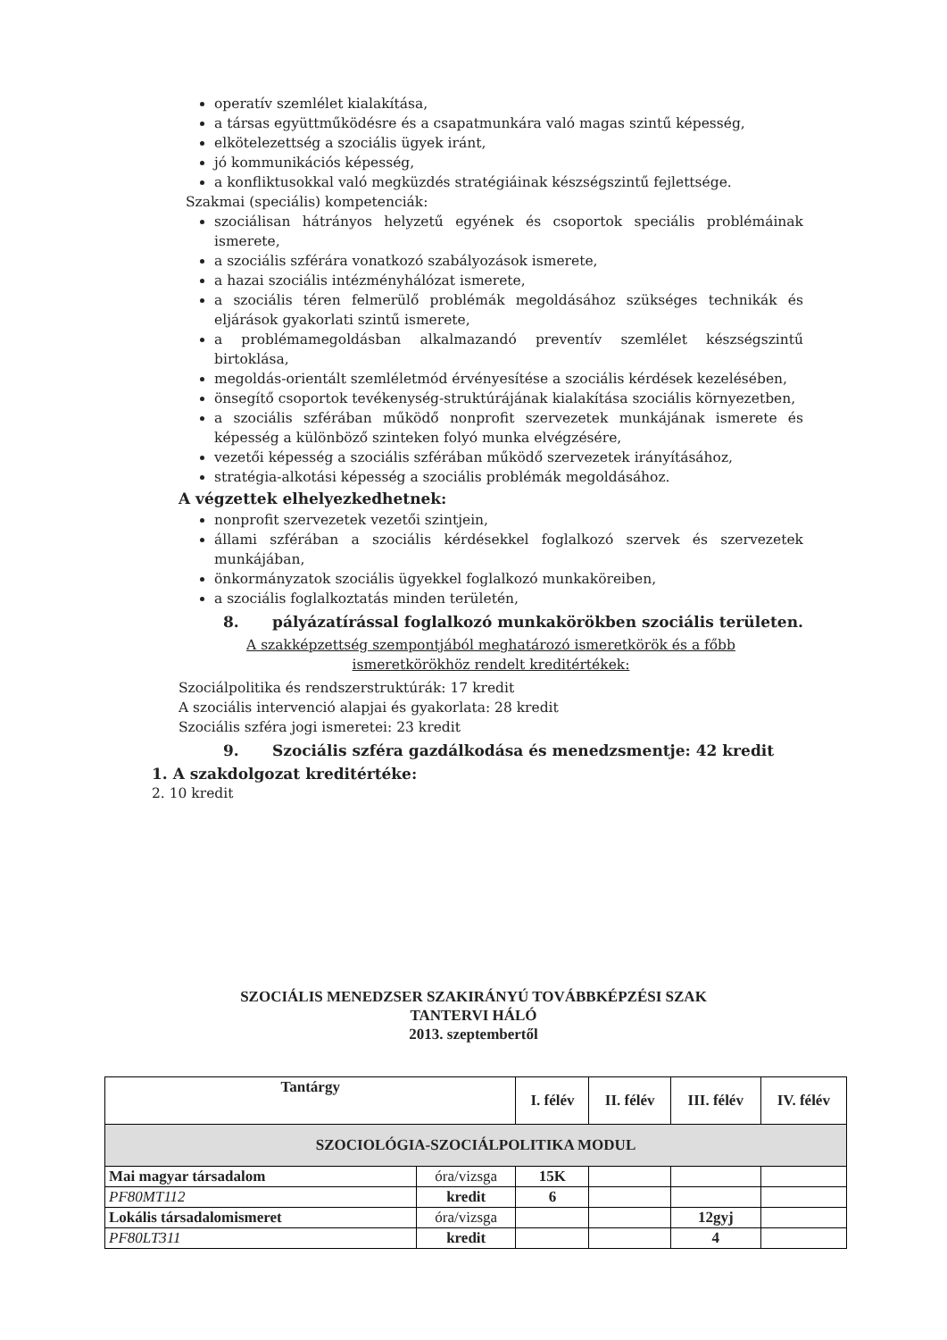operatív szemlélet kialakítása,
a társas együttműködésre és a csapatmunkára való magas szintű képesség,
elkötelezettség a szociális ügyek iránt,
jó kommunikációs képesség,
a konfliktusokkal való megküzdés stratégiáinak készségszintű fejlettsége.
Szakmai (speciális) kompetenciák:
szociálisan hátrányos helyzetű egyének és csoportok speciális problémáinak ismerete,
a szociális szférára vonatkozó szabályozások ismerete,
a hazai szociális intézményhálózat ismerete,
a szociális téren felmerülő problémák megoldásához szükséges technikák és eljárások gyakorlati szintű ismerete,
a problémamegoldásban alkalmazandó preventív szemlélet készségszintű birtoklása,
megoldás-orientált szemléletmód érvényesítése a szociális kérdések kezelésében,
önsegítő csoportok tevékenység-struktúrájának kialakítása szociális környezetben,
a szociális szférában működő nonprofit szervezetek munkájának ismerete és képesség a különböző szinteken folyó munka elvégzésére,
vezetői képesség a szociális szférában működő szervezetek irányításához,
stratégia-alkotási képesség a szociális problémák megoldásához.
A végzettek elhelyezkedhetnek:
nonprofit szervezetek vezetői szintjein,
állami szférában a szociális kérdésekkel foglalkozó szervek és szervezetek munkájában,
önkormányzatok szociális ügyekkel foglalkozó munkaköreiben,
a szociális foglalkoztatás minden területén,
8. pályázatírással foglalkozó munkakörökben szociális területen.
A szakképzettség szempontjából meghatározó ismeretkörök és a főbb
ismeretkörökhöz rendelt kreditértékek:
Szociálpolitika és rendszerstruktúrák: 17 kredit
A szociális intervenció alapjai és gyakorlata: 28 kredit
Szociális szféra jogi ismeretei: 23 kredit
9. Szociális szféra gazdálkodása és menedzsmentje: 42 kredit
1. A szakdolgozat kreditértéke:
2. 10 kredit
SZOCIÁLIS MENEDZSER SZAKIRÁNYÚ TOVÁBBKÉPZÉSI SZAK
TANTERVI HÁLÓ
2013. szeptembertől
| Tantárgy | | I. félév | II. félév | III. félév | IV. félév |
| --- | --- | --- | --- | --- | --- |
| SZOCIOLÓGIA-SZOCIÁLPOLITIKA MODUL | | | | | |
| Mai magyar társadalom | óra/vizsga | 15K | | | |
| PF80MT112 | kredit | 6 | | | |
| Lokális társadalomismeret | óra/vizsga | | | 12gyj | |
| PF80LT311 | kredit | | | 4 | |